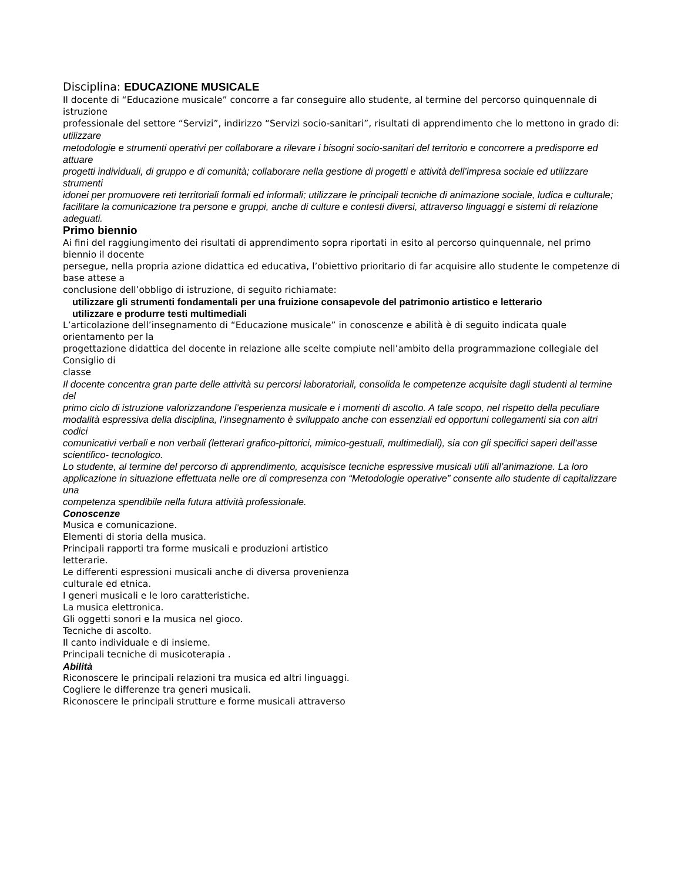Disciplina: EDUCAZIONE MUSICALE
Il docente di “Educazione musicale” concorre a far conseguire allo studente, al termine del percorso quinquennale di istruzione
professionale del settore “Servizi”, indirizzo “Servizi socio-sanitari”, risultati di apprendimento che lo mettono in grado di: utilizzare
metodologie e strumenti operativi per collaborare a rilevare i bisogni socio-sanitari del territorio e concorrere a predisporre ed attuare
progetti individuali, di gruppo e di comunità; collaborare nella gestione di progetti e attività dell’impresa sociale ed utilizzare strumenti
idonei per promuovere reti territoriali formali ed informali; utilizzare le principali tecniche di animazione sociale, ludica e culturale;
facilitare la comunicazione tra persone e gruppi, anche di culture e contesti diversi, attraverso linguaggi e sistemi di relazione adeguati.
Primo biennio
Ai fini del raggiungimento dei risultati di apprendimento sopra riportati in esito al percorso quinquennale, nel primo biennio il docente
persegue, nella propria azione didattica ed educativa, l’obiettivo prioritario di far acquisire allo studente le competenze di base attese a
conclusione dell’obbligo di istruzione, di seguito richiamate:
utilizzare gli strumenti fondamentali per una fruizione consapevole del patrimonio artistico e letterario
utilizzare e produrre testi multimediali
L’articolazione dell’insegnamento di “Educazione musicale” in conoscenze e abilità è di seguito indicata quale orientamento per la
progettazione didattica del docente in relazione alle scelte compiute nell’ambito della programmazione collegiale del Consiglio di
classe
Il docente concentra gran parte delle attività su percorsi laboratoriali, consolida le competenze acquisite dagli studenti al termine del
primo ciclo di istruzione valorizzandone l’esperienza musicale e i momenti di ascolto. A tale scopo, nel rispetto della peculiare
modalità espressiva della disciplina, l’insegnamento è sviluppato anche con essenziali ed opportuni collegamenti sia con altri codici
comunicativi verbali e non verbali (letterari grafico-pittorici, mimico-gestuali, multimediali), sia con gli specifici saperi dell’asse
scientifico- tecnologico.
Lo studente, al termine del percorso di apprendimento, acquisisce tecniche espressive musicali utili all’animazione. La loro
applicazione in situazione effettuata nelle ore di compresenza con “Metodologie operative” consente allo studente di capitalizzare una
competenza spendibile nella futura attività professionale.
Conoscenze
Musica e comunicazione.
Elementi di storia della musica.
Principali rapporti tra forme musicali e produzioni artistico
letterarie.
Le differenti espressioni musicali anche di diversa provenienza
culturale ed etnica.
I generi musicali e le loro caratteristiche.
La musica elettronica.
Gli oggetti sonori e la musica nel gioco.
Tecniche di ascolto.
Il canto individuale e di insieme.
Principali tecniche di musicoterapia .
Abilità
Riconoscere le principali relazioni tra musica ed altri linguaggi.
Cogliere le differenze tra generi musicali.
Riconoscere le principali strutture e forme musicali attraverso